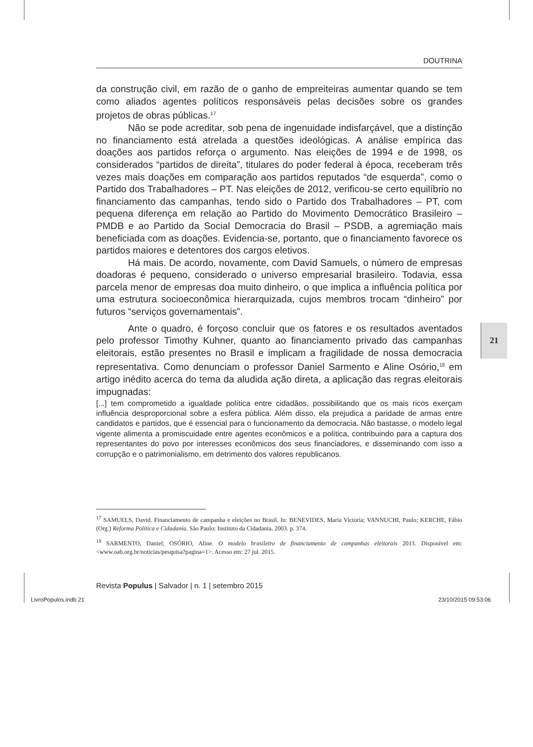DOUTRINA
da construção civil, em razão de o ganho de empreiteiras aumentar quando se tem como aliados agentes políticos responsáveis pelas decisões sobre os grandes projetos de obras públicas.<sup>17</sup>
Não se pode acreditar, sob pena de ingenuidade indisfarçável, que a distinção no financiamento está atrelada a questões ideológicas. A análise empírica das doações aos partidos reforça o argumento. Nas eleições de 1994 e de 1998, os considerados “partidos de direita”, titulares do poder federal à época, receberam três vezes mais doações em comparação aos partidos reputados “de esquerda”, como o Partido dos Trabalhadores – PT. Nas eleições de 2012, verificou-se certo equilíbrio no financiamento das campanhas, tendo sido o Partido dos Trabalhadores – PT, com pequena diferença em relação ao Partido do Movimento Democrático Brasileiro – PMDB e ao Partido da Social Democracia do Brasil – PSDB, a agremiação mais beneficiada com as doações. Evidencia-se, portanto, que o financiamento favorece os partidos maiores e detentores dos cargos eletivos.
Há mais. De acordo, novamente, com David Samuels, o número de empresas doadoras é pequeno, considerado o universo empresarial brasileiro. Todavia, essa parcela menor de empresas doa muito dinheiro, o que implica a influência política por uma estrutura socioeconômica hierarquizada, cujos membros trocam “dinheiro” por futuros “serviços governamentais”.
Ante o quadro, é forçoso concluir que os fatores e os resultados aventados pelo professor Timothy Kuhner, quanto ao financiamento privado das campanhas eleitorais, estão presentes no Brasil e implicam a fragilidade de nossa democracia representativa. Como denunciam o professor Daniel Sarmento e Aline Osório,<sup>18</sup> em artigo inédito acerca do tema da aludida ação direta, a aplicação das regras eleitorais impugnadas:
[...] tem comprometido a igualdade política entre cidadãos, possibilitando que os mais ricos exerçam influência desproporcional sobre a esfera pública. Além disso, ela prejudica a paridade de armas entre candidatos e partidos, que é essencial para o funcionamento da democracia. Não bastasse, o modelo legal vigente alimenta a promiscuidade entre agentes econômicos e a política, contribuindo para a captura dos representantes do povo por interesses econômicos dos seus financiadores, e disseminando com isso a corrupção e o patrimonialismo, em detrimento dos valores republicanos.
<sup>17</sup> SAMUELS, David. Financiamento de campanha e eleições no Brasil. In: BENEVIDES, Maria Victoria; VANNUCHI, Paulo; KERCHE, Fábio (Org.) Reforma Política e Cidadania. São Paulo: Instituto da Cidadania, 2003. p. 374.
<sup>18</sup> SARMENTO, Daniel; OSÓRIO, Aline. O modelo brasileiro de financiamento de campanhas eleitorais 2013. Disponível em: <www.oab.org.br/noticias/pesquisa?pagina=1>. Acesso em: 27 jul. 2015.
Revista Populus | Salvador | n. 1 | setembro 2015
21
LivroPopulos.indb 21 23/10/2015 09:53:06